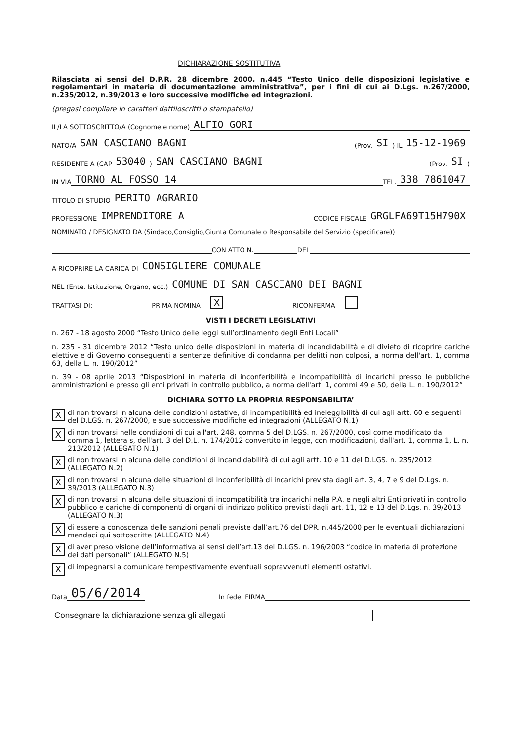DICHIARAZIONE SOSTITUTIVA
Rilasciata ai sensi del D.P.R. 28 dicembre 2000, n.445 “Testo Unico delle disposizioni legislative e regolamentari in materia di documentazione amministrativa”, per i fini di cui ai D.Lgs. n.267/2000, n.235/2012, n.39/2013 e loro successive modifiche ed integrazioni.
(pregasi compilare in caratteri dattiloscritti o stampatello)
IL/LA SOTTOSCRITTO/A (Cognome e nome) ALFIO GORI
NATO/A SAN CASCIANO BAGNI (Prov. SI) IL 15-12-1969
RESIDENTE A (CAP 53040) SAN CASCIANO BAGNI (Prov. SI)
IN VIA TORNO AL FOSSO 14 TEL. 338 7861047
TITOLO DI STUDIO PERITO AGRARIO
PROFESSIONE IMPRENDITORE A CODICE FISCALE GRGLFA69T15H790X
NOMINATO / DESIGNATO DA (Sindaco,Consiglio,Giunta Comunale o Responsabile del Servizio (specificare))
CON ATTO N. DEL
A RICOPRIRE LA CARICA DI CONSIGLIERE COMUNALE
NEL (Ente, Istituzione, Organo, ecc.) COMUNE DI SAN CASCIANO DEI BAGNI
TRATTASI DI: PRIMA NOMINA X RICONFERMA
VISTI I DECRETI LEGISLATIVI
n. 267 - 18 agosto 2000 “Testo Unico delle leggi sull’ordinamento degli Enti Locali”
n. 235 - 31 dicembre 2012 “Testo unico delle disposizioni in materia di incandidabilità e di divieto di ricoprire cariche elettive e di Governo conseguenti a sentenze definitive di condanna per delitti non colposi, a norma dell'art. 1, comma 63, della L. n. 190/2012”
n. 39 - 08 aprile 2013 “Disposizioni in materia di inconferibilità e incompatibilità di incarichi presso le pubbliche amministrazioni e presso gli enti privati in controllo pubblico, a norma dell'art. 1, commi 49 e 50, della L. n. 190/2012”
DICHIARA SOTTO LA PROPRIA RESPONSABILITA’
Xdi non trovarsi in alcuna delle condizioni ostative, di incompatibilità ed ineleggibilità di cui agli artt. 60 e seguenti del D.LGS. n. 267/2000, e sue successive modifiche ed integrazioni (ALLEGATO N.1)
Xdi non trovarsi nelle condizioni di cui all'art. 248, comma 5 del D.LGS. n. 267/2000, così come modificato dal comma 1, lettera s, dell'art. 3 del D.L. n. 174/2012 convertito in legge, con modificazioni, dall'art. 1, comma 1, L. n. 213/2012 (ALLEGATO N.1)
Xdi non trovarsi in alcuna delle condizioni di incandidabilità di cui agli artt. 10 e 11 del D.LGS. n. 235/2012 (ALLEGATO N.2)
Xdi non trovarsi in alcuna delle situazioni di inconferibilità di incarichi prevista dagli art. 3, 4, 7 e 9 del D.Lgs. n. 39/2013 (ALLEGATO N.3)
Xdi non trovarsi in alcuna delle situazioni di incompatibilità tra incarichi nella P.A. e negli altri Enti privati in controllo pubblico e cariche di componenti di organi di indirizzo politico previsti dagli art. 11, 12 e 13 del D.Lgs. n. 39/2013 (ALLEGATO N.3)
Xdi essere a conoscenza delle sanzioni penali previste dall’art.76 del DPR. n.445/2000 per le eventuali dichiarazioni mendaci qui sottoscritte (ALLEGATO N.4)
Xdi aver preso visione dell’informativa ai sensi dell’art.13 del D.LGS. n. 196/2003 “codice in materia di protezione dei dati personali” (ALLEGATO N.5)
Xdi impegnarsi a comunicare tempestivamente eventuali sopravvenuti elementi ostativi.
Data 05/6/2014 In fede, FIRMA
Consegnare la dichiarazione senza gli allegati